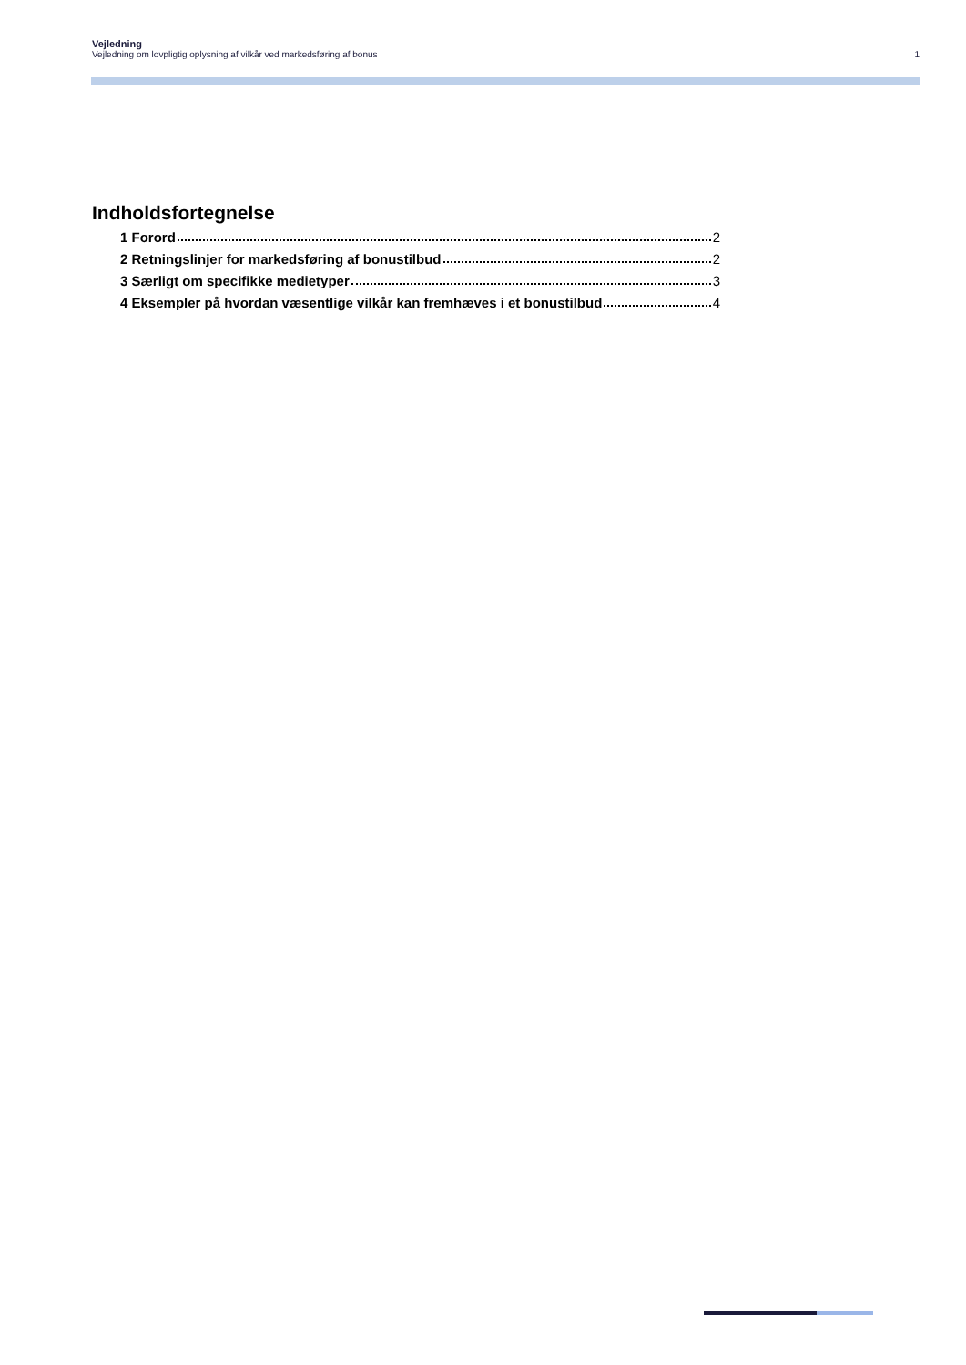Vejledning
Vejledning om lovpligtig oplysning af vilkår ved markedsføring af bonus 1
Indholdsfortegnelse
1 Forord 2
2 Retningslinjer for markedsføring af bonustilbud 2
3 Særligt om specifikke medietyper 3
4 Eksempler på hvordan væsentlige vilkår kan fremhæves i et bonustilbud 4